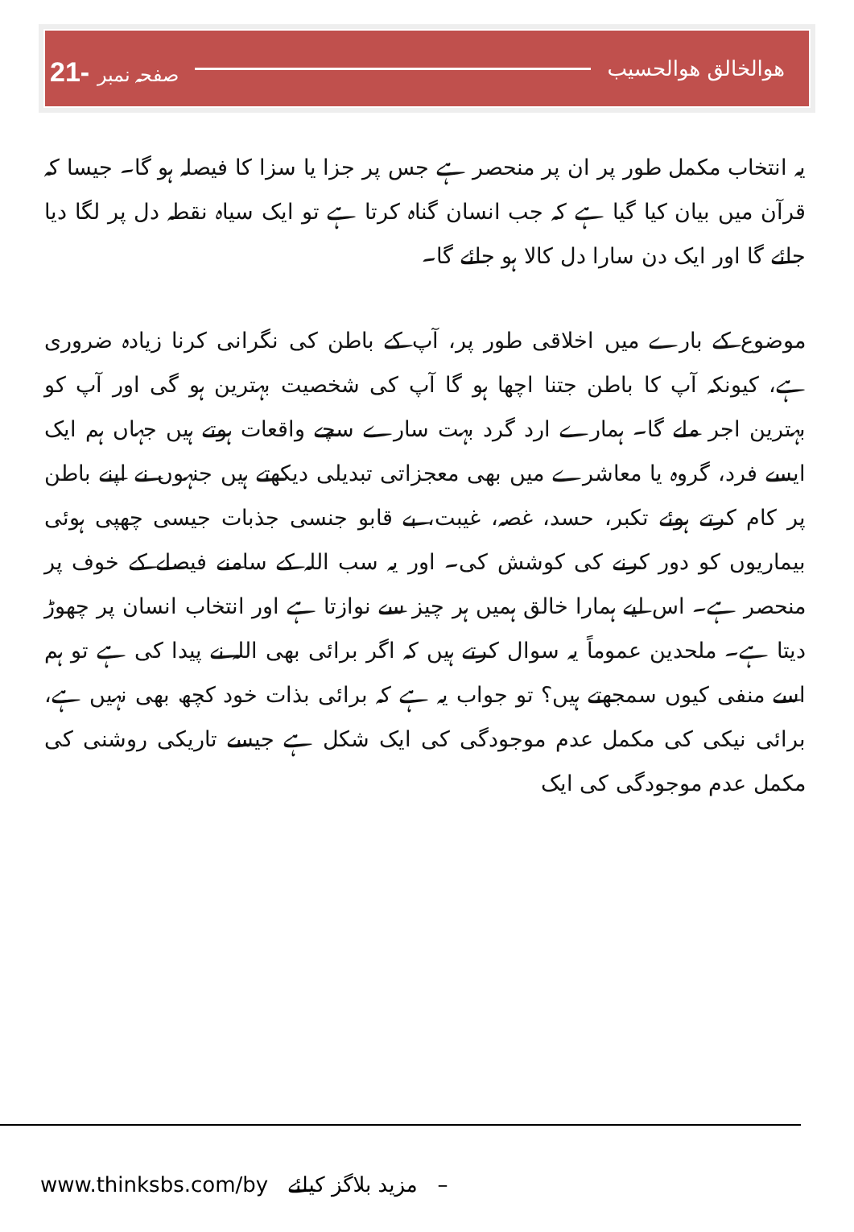21- صفحہ نمبر ھوالخالق ھوالحسیب
یہ انتخاب مکمل طور پر ان پر منحصر ہے جس پر جزا یا سزا کا فیصلہ ہو گا۔ جیسا کہ قرآن میں بیان کیا گیا ہے کہ جب انسان گناہ کرتا ہے تو ایک سیاہ نقطہ دل پر لگا دیا جائے گا اور ایک دن سارا دل کالا ہو جائے گا۔
موضوع کے بارے میں اخلاقی طور پر، آپ کے باطن کی نگرانی کرنا زیادہ ضروری ہے، کیونکہ آپ کا باطن جتنا اچھا ہو گا آپ کی شخصیت بہترین ہو گی اور آپ کو بہترین اجر ملے گا۔ ہمارے ارد گرد بہت سارے سچے واقعات ہوتے ہیں جہاں ہم ایک ایسے فرد، گروہ یا معاشرے میں بھی معجزاتی تبدیلی دیکھتے ہیں جنہوں نے اپنے باطن پر کام کرتے ہوئے تکبر، حسد، غصہ، غیبت، بے قابو جنسی جذبات جیسی چھپی ہوئی بیماریوں کو دور کرنے کی کوشش کی۔ اور یہ سب اللہ کے سامنے فیصلے کے خوف پر منحصر ہے۔ اس لیے ہمارا خالق ہمیں ہر چیز سے نوازتا ہے اور انتخاب انسان پر چھوڑ دیتا ہے۔ ملحدین عموماً یہ سوال کرتے ہیں کہ اگر برائی بھی اللہ نے پیدا کی ہے تو ہم اسے منفی کیوں سمجھتے ہیں؟ تو جواب یہ ہے کہ برائی بذات خود کچھ بھی نہیں ہے، برائی نیکی کی مکمل عدم موجودگی کی ایک شکل ہے جیسے تاریکی روشنی کی مکمل عدم موجودگی کی ایک
www.thinksbs.com/by مزید بلاگز کیلئے –